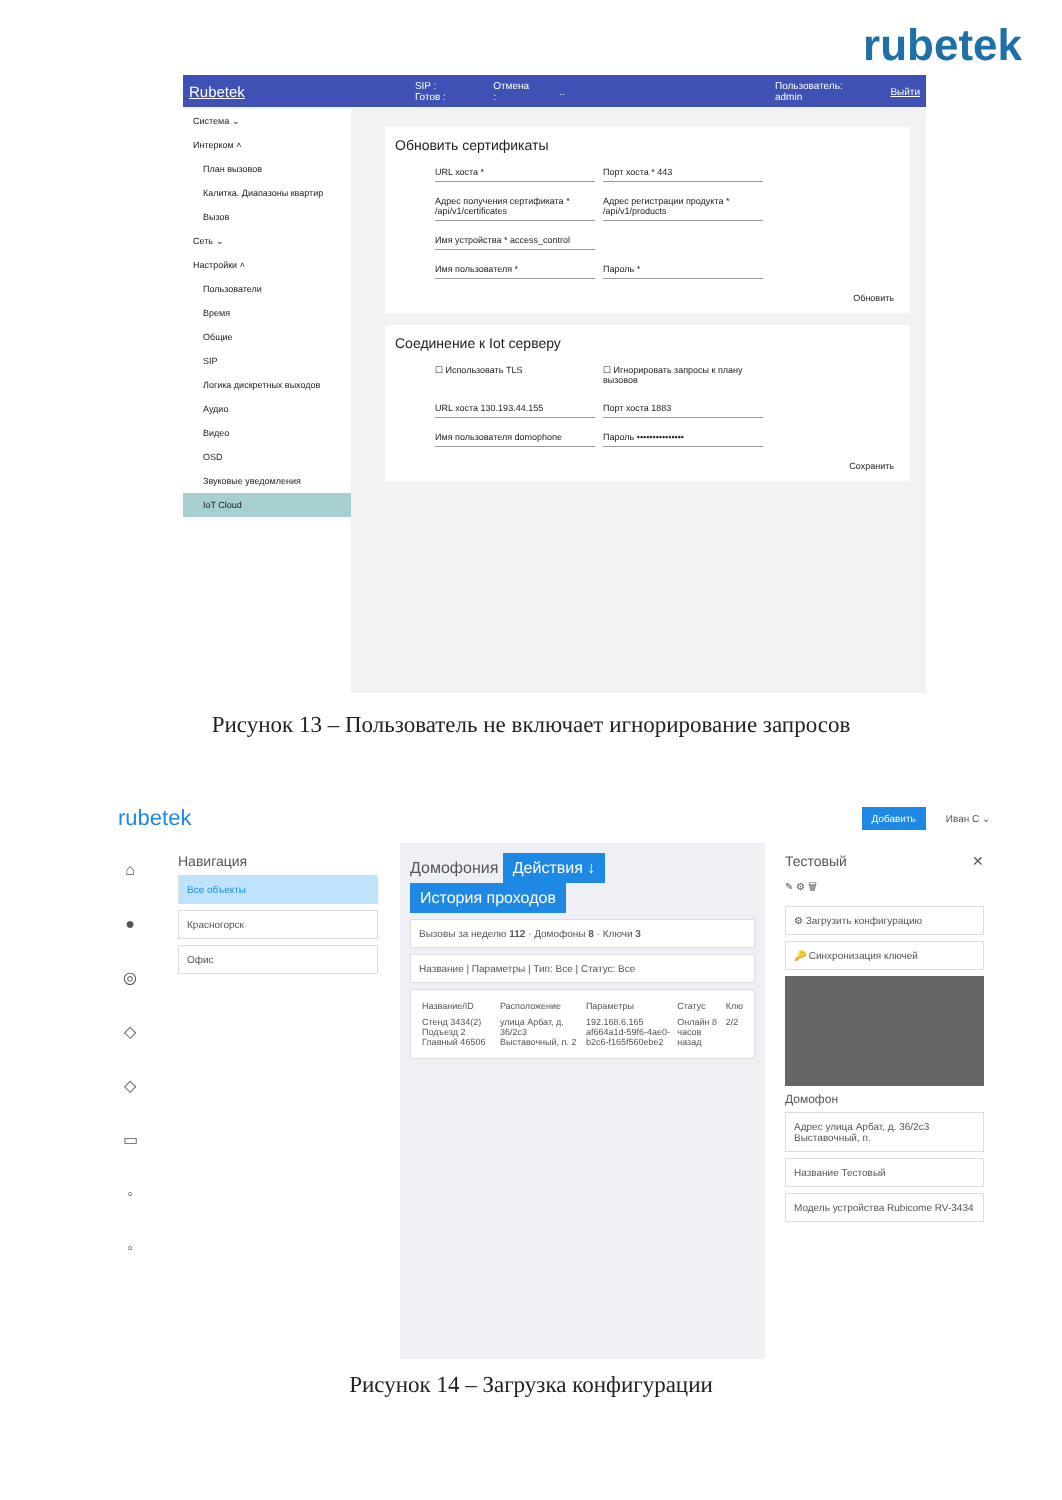rubetek
Rubetek SIP : Готов : Отмена :.. Пользователь: admin Выйти
Система ⌄
Интерком ˄
План вызовов
Калитка. Диапазоны квартир
Вызов
Сеть ⌄
Настройки ˄
Пользователи
Время
Общие
SIP
Логика дискретных выходов
Аудио
Видео
OSD
Звуковые уведомления
IoT Cloud
Обновить сертификаты
URL хоста *
Порт хоста * 443
Адрес получения сертификата * /api/v1/certificates
Адрес регистрации продукта * /api/v1/products
Имя устройства * access_control
Имя пользователя *
Пароль *
Обновить
Соединение к Iot серверу
☐ Использовать TLS
☐ Игнорировать запросы к плану вызовов
URL хоста 130.193.44.155
Порт хоста 1883
Имя пользователя domophone
Пароль •••••••••••••••
Сохранить
Рисунок 13 – Пользователь не включает игнорирование запросов
rubetek Добавить Иван С ⌄
⌂
●
◎
◇
◇
▭
◦
◦
Навигация
Все объекты
Красногорск
Офис
Домофония Действия ↓ История проходов
Вызовы за неделю 112 · Домофоны 8 · Ключи 3
Название | Параметры | Тип: Все | Статус: Все
| Название/ID | Расположение | Параметры | Статус | Клю |
| --- | --- | --- | --- | --- |
| Стенд 3434(2) Подъезд 2 Главный 46506 | улица Арбат, д. 36/2с3 Выставочный, п. 2 | 192.168.6.165 af664a1d-59f6-4ae0-b2c6-f165f560ebe2 | Онлайн 8 часов назад | 2/2 |
Тестовый ✕
✎ ⚙ 🗑
⚙ Загрузить конфигурацию
🔑 Синхронизация ключей
Домофон
Адрес улица Арбат, д. 36/2с3 Выставочный, п.
Название Тестовый
Модель устройства Rubicome RV-3434
Рисунок 14 – Загрузка конфигурации